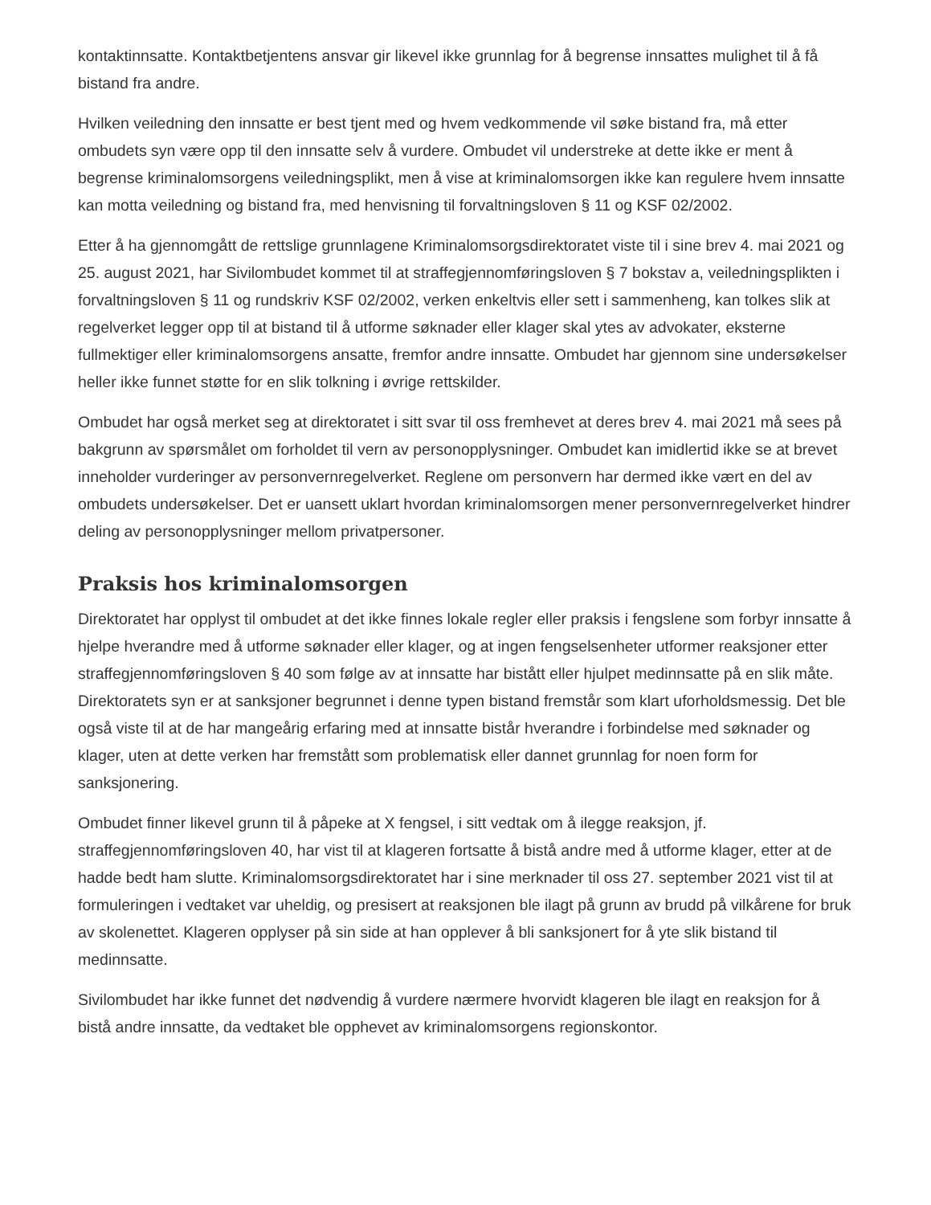kontaktinnsatte. Kontaktbetjentens ansvar gir likevel ikke grunnlag for å begrense innsattes mulighet til å få bistand fra andre.
Hvilken veiledning den innsatte er best tjent med og hvem vedkommende vil søke bistand fra, må etter ombudets syn være opp til den innsatte selv å vurdere. Ombudet vil understreke at dette ikke er ment å begrense kriminalomsorgens veiledningsplikt, men å vise at kriminalomsorgen ikke kan regulere hvem innsatte kan motta veiledning og bistand fra, med henvisning til forvaltningsloven § 11 og KSF 02/2002.
Etter å ha gjennomgått de rettslige grunnlagene Kriminalomsorgsdirektoratet viste til i sine brev 4. mai 2021 og 25. august 2021, har Sivilombudet kommet til at straffegjennomføringsloven § 7 bokstav a, veiledningsplikten i forvaltningsloven § 11 og rundskriv KSF 02/2002, verken enkeltvis eller sett i sammenheng, kan tolkes slik at regelverket legger opp til at bistand til å utforme søknader eller klager skal ytes av advokater, eksterne fullmektiger eller kriminalomsorgens ansatte, fremfor andre innsatte. Ombudet har gjennom sine undersøkelser heller ikke funnet støtte for en slik tolkning i øvrige rettskilder.
Ombudet har også merket seg at direktoratet i sitt svar til oss fremhevet at deres brev 4. mai 2021 må sees på bakgrunn av spørsmålet om forholdet til vern av personopplysninger. Ombudet kan imidlertid ikke se at brevet inneholder vurderinger av personvernregelverket. Reglene om personvern har dermed ikke vært en del av ombudets undersøkelser. Det er uansett uklart hvordan kriminalomsorgen mener personvernregelverket hindrer deling av personopplysninger mellom privatpersoner.
Praksis hos kriminalomsorgen
Direktoratet har opplyst til ombudet at det ikke finnes lokale regler eller praksis i fengslene som forbyr innsatte å hjelpe hverandre med å utforme søknader eller klager, og at ingen fengselsenheter utformer reaksjoner etter straffegjennomføringsloven § 40 som følge av at innsatte har bistått eller hjulpet medinnsatte på en slik måte. Direktoratets syn er at sanksjoner begrunnet i denne typen bistand fremstår som klart uforholdsmessig. Det ble også viste til at de har mangeårig erfaring med at innsatte bistår hverandre i forbindelse med søknader og klager, uten at dette verken har fremstått som problematisk eller dannet grunnlag for noen form for sanksjonering.
Ombudet finner likevel grunn til å påpeke at X fengsel, i sitt vedtak om å ilegge reaksjon, jf. straffegjennomføringsloven 40, har vist til at klageren fortsatte å bistå andre med å utforme klager, etter at de hadde bedt ham slutte. Kriminalomsorgsdirektoratet har i sine merknader til oss 27. september 2021 vist til at formuleringen i vedtaket var uheldig, og presisert at reaksjonen ble ilagt på grunn av brudd på vilkårene for bruk av skolenettet. Klageren opplyser på sin side at han opplever å bli sanksjonert for å yte slik bistand til medinnsatte.
Sivilombudet har ikke funnet det nødvendig å vurdere nærmere hvorvidt klageren ble ilagt en reaksjon for å bistå andre innsatte, da vedtaket ble opphevet av kriminalomsorgens regionskontor.